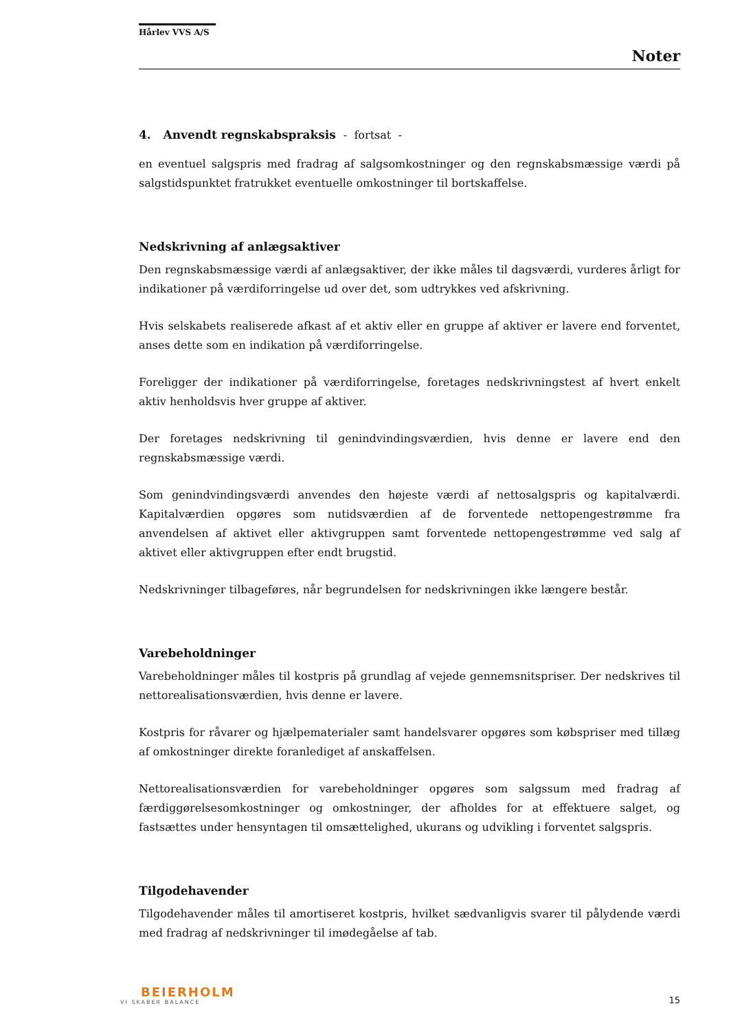Hårlev VVS A/S
Noter
4. Anvendt regnskabspraksis - fortsat -
en eventuel salgspris med fradrag af salgsomkostninger og den regnskabsmæssige værdi på salgstidspunktet fratrukket eventuelle omkostninger til bortskaffelse.
Nedskrivning af anlægsaktiver
Den regnskabsmæssige værdi af anlægsaktiver, der ikke måles til dagsværdi, vurderes årligt for indikationer på værdiforringelse ud over det, som udtrykkes ved afskrivning.
Hvis selskabets realiserede afkast af et aktiv eller en gruppe af aktiver er lavere end forventet, anses dette som en indikation på værdiforringelse.
Foreligger der indikationer på værdiforringelse, foretages nedskrivningstest af hvert enkelt aktiv henholdsvis hver gruppe af aktiver.
Der foretages nedskrivning til genindvindingsværdien, hvis denne er lavere end den regnskabsmæssige værdi.
Som genindvindingsværdi anvendes den højeste værdi af nettosalgspris og kapitalværdi. Kapitalværdien opgøres som nutidsværdien af de forventede nettopengestrømme fra anvendelsen af aktivet eller aktivgruppen samt forventede nettopengestrømme ved salg af aktivet eller aktivgruppen efter endt brugstid.
Nedskrivninger tilbageføres, når begrundelsen for nedskrivningen ikke længere består.
Varebeholdninger
Varebeholdninger måles til kostpris på grundlag af vejede gennemsnitspriser. Der nedskrives til nettorealisationsværdien, hvis denne er lavere.
Kostpris for råvarer og hjælpematerialer samt handelsvarer opgøres som købspriser med tillæg af omkostninger direkte foranlediget af anskaffelsen.
Nettorealisationsværdien for varebeholdninger opgøres som salgssum med fradrag af færdiggørelsesomkostninger og omkostninger, der afholdes for at effektuere salget, og fastsættes under hensyntagen til omsættelighed, ukurans og udvikling i forventet salgspris.
Tilgodehavender
Tilgodehavender måles til amortiseret kostpris, hvilket sædvanligvis svarer til pålydende værdi med fradrag af nedskrivninger til imødegåelse af tab.
BEIERHOLM
VI SKABER BALANCE
15